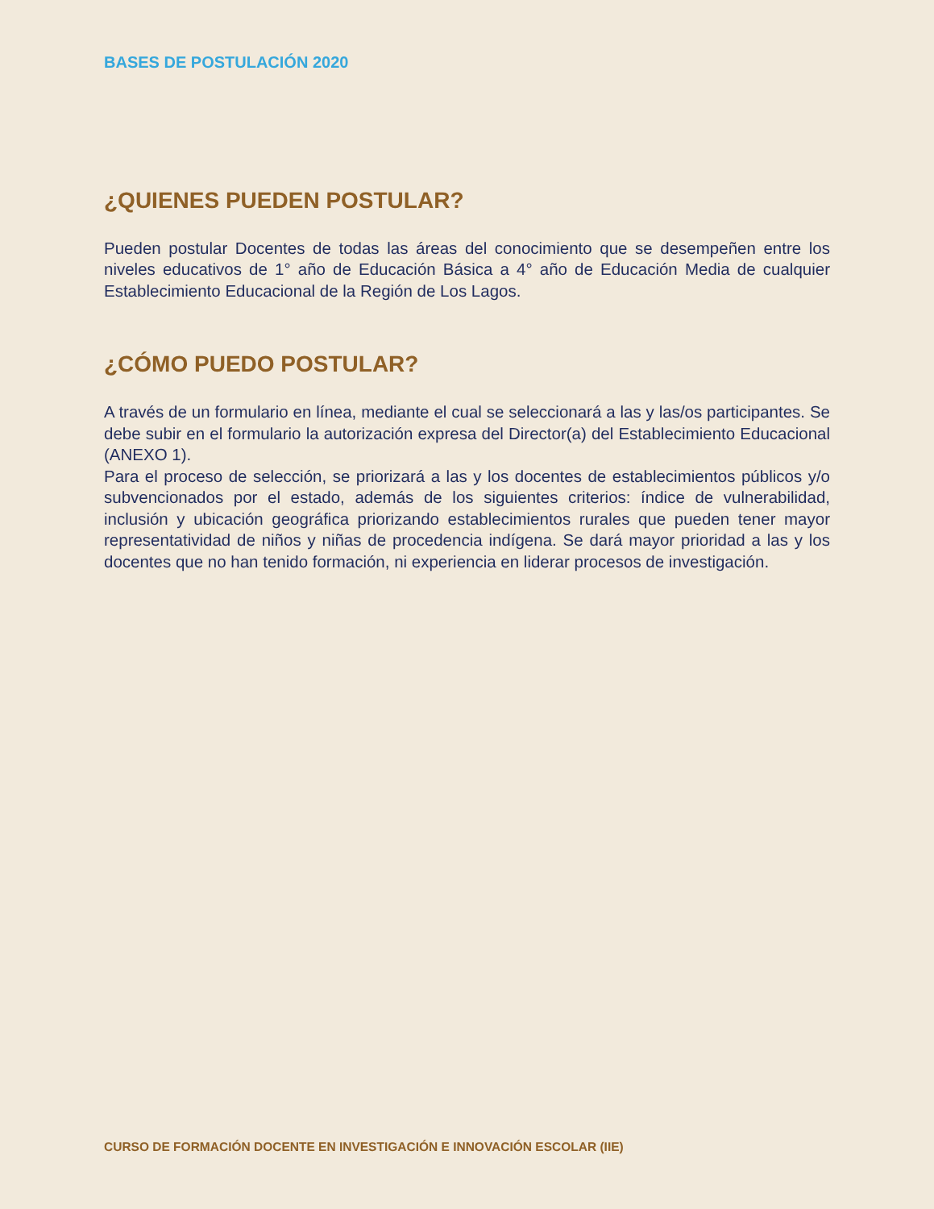BASES DE POSTULACIÓN 2020
¿QUIENES PUEDEN POSTULAR?
Pueden postular Docentes de todas las áreas del conocimiento que se desempeñen entre los niveles educativos de 1° año de Educación Básica a 4° año de Educación Media de cualquier Establecimiento Educacional de la Región de Los Lagos.
¿CÓMO PUEDO POSTULAR?
A través de un formulario en línea, mediante el cual se seleccionará a las y las/os participantes. Se debe subir en el formulario la autorización expresa del Director(a) del Establecimiento Educacional (ANEXO 1).
Para el proceso de selección, se priorizará a las y los docentes de establecimientos públicos y/o subvencionados por el estado, además de los siguientes criterios: índice de vulnerabilidad, inclusión y ubicación geográfica priorizando establecimientos rurales que pueden tener mayor representatividad de niños y niñas de procedencia indígena. Se dará mayor prioridad a las y los docentes que no han tenido formación, ni experiencia en liderar procesos de investigación.
CURSO DE FORMACIÓN DOCENTE EN INVESTIGACIÓN E INNOVACIÓN ESCOLAR (IIE)